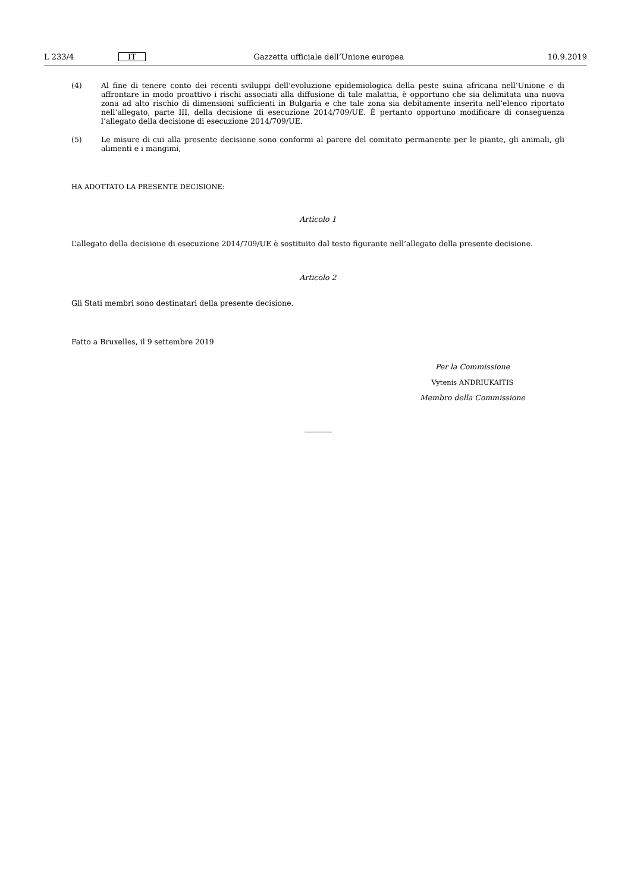L 233/4 IT Gazzetta ufficiale dell’Unione europea 10.9.2019
(4) Al fine di tenere conto dei recenti sviluppi dell’evoluzione epidemiologica della peste suina africana nell’Unione e di affrontare in modo proattivo i rischi associati alla diffusione di tale malattia, è opportuno che sia delimitata una nuova zona ad alto rischio di dimensioni sufficienti in Bulgaria e che tale zona sia debitamente inserita nell’elenco riportato nell’allegato, parte III, della decisione di esecuzione 2014/709/UE. È pertanto opportuno modificare di conseguenza l’allegato della decisione di esecuzione 2014/709/UE.
(5) Le misure di cui alla presente decisione sono conformi al parere del comitato permanente per le piante, gli animali, gli alimenti e i mangimi,
HA ADOTTATO LA PRESENTE DECISIONE:
Articolo 1
L’allegato della decisione di esecuzione 2014/709/UE è sostituito dal testo figurante nell’allegato della presente decisione.
Articolo 2
Gli Stati membri sono destinatari della presente decisione.
Fatto a Bruxelles, il 9 settembre 2019
Per la Commissione
Vytenis ANDRIUKAITIS
Membro della Commissione